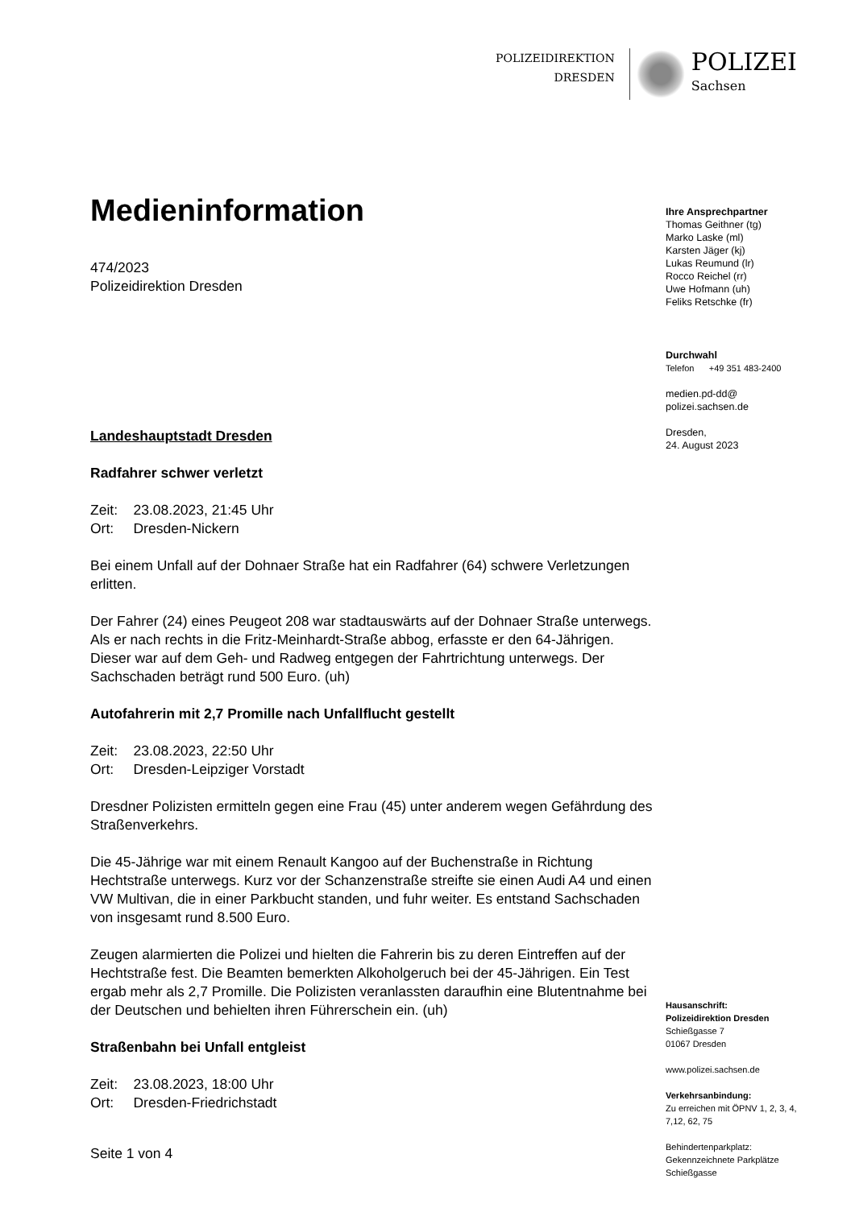POLIZEIDIREKTION
DRESDEN
POLIZEI
Sachsen
Medieninformation
474/2023
Polizeidirektion Dresden
Landeshauptstadt Dresden
Radfahrer schwer verletzt
Zeit: 23.08.2023, 21:45 Uhr
Ort: Dresden-Nickern
Bei einem Unfall auf der Dohnaer Straße hat ein Radfahrer (64) schwere Verletzungen erlitten.
Der Fahrer (24) eines Peugeot 208 war stadtauswärts auf der Dohnaer Straße unterwegs. Als er nach rechts in die Fritz-Meinhardt-Straße abbog, erfasste er den 64-Jährigen. Dieser war auf dem Geh- und Radweg entgegen der Fahrtrichtung unterwegs. Der Sachschaden beträgt rund 500 Euro. (uh)
Autofahrerin mit 2,7 Promille nach Unfallflucht gestellt
Zeit: 23.08.2023, 22:50 Uhr
Ort: Dresden-Leipziger Vorstadt
Dresdner Polizisten ermitteln gegen eine Frau (45) unter anderem wegen Gefährdung des Straßenverkehrs.
Die 45-Jährige war mit einem Renault Kangoo auf der Buchenstraße in Richtung Hechtstraße unterwegs. Kurz vor der Schanzenstraße streifte sie einen Audi A4 und einen VW Multivan, die in einer Parkbucht standen, und fuhr weiter. Es entstand Sachschaden von insgesamt rund 8.500 Euro.
Zeugen alarmierten die Polizei und hielten die Fahrerin bis zu deren Eintreffen auf der Hechtstraße fest. Die Beamten bemerkten Alkoholgeruch bei der 45-Jährigen. Ein Test ergab mehr als 2,7 Promille. Die Polizisten veranlassten daraufhin eine Blutentnahme bei der Deutschen und behielten ihren Führerschein ein. (uh)
Straßenbahn bei Unfall entgleist
Zeit: 23.08.2023, 18:00 Uhr
Ort: Dresden-Friedrichstadt
Seite 1 von 4
Ihre Ansprechpartner
Thomas Geithner (tg)
Marko Laske (ml)
Karsten Jäger (kj)
Lukas Reumund (lr)
Rocco Reichel (rr)
Uwe Hofmann (uh)
Feliks Retschke (fr)
Durchwahl
Telefon +49 351 483-2400
medien.pd-dd@
polizei.sachsen.de
Dresden,
24. August 2023
Hausanschrift:
Polizeidirektion Dresden
Schießgasse 7
01067 Dresden
www.polizei.sachsen.de
Verkehrsanbindung:
Zu erreichen mit ÖPNV 1, 2, 3, 4,
7,12, 62, 75
Behindertenparkplatz:
Gekennzeichnete Parkplätze
Schießgasse